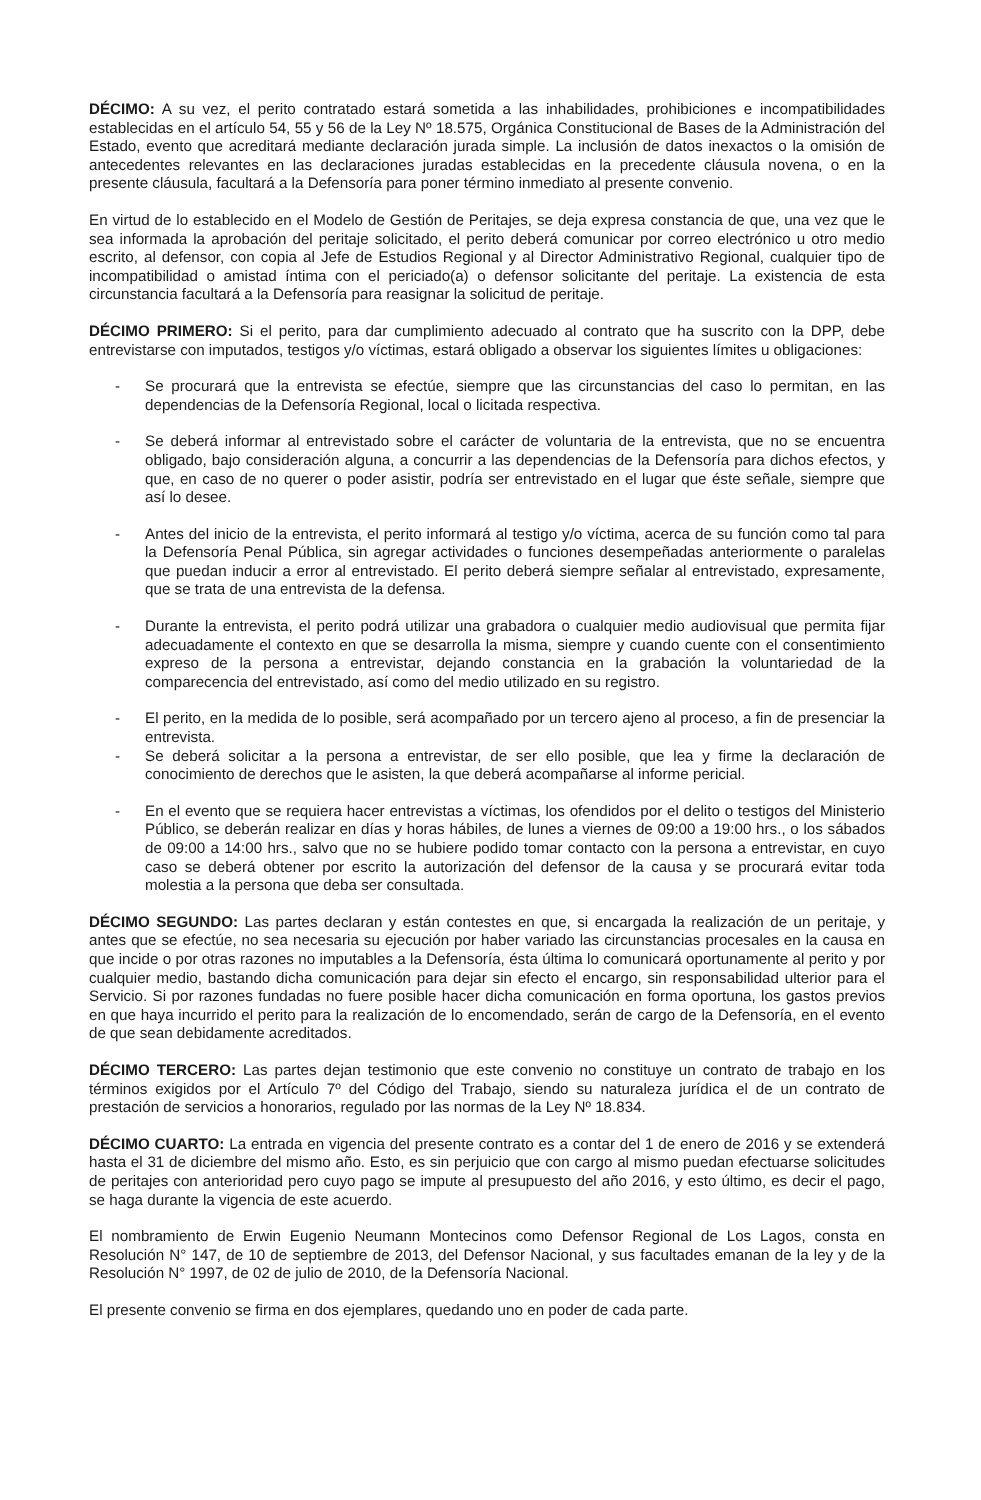DÉCIMO: A su vez, el perito contratado estará sometida a las inhabilidades, prohibiciones e incompatibilidades establecidas en el artículo 54, 55 y 56 de la Ley Nº 18.575, Orgánica Constitucional de Bases de la Administración del Estado, evento que acreditará mediante declaración jurada simple. La inclusión de datos inexactos o la omisión de antecedentes relevantes en las declaraciones juradas establecidas en la precedente cláusula novena, o en la presente cláusula, facultará a la Defensoría para poner término inmediato al presente convenio.
En virtud de lo establecido en el Modelo de Gestión de Peritajes, se deja expresa constancia de que, una vez que le sea informada la aprobación del peritaje solicitado, el perito deberá comunicar por correo electrónico u otro medio escrito, al defensor, con copia al Jefe de Estudios Regional y al Director Administrativo Regional, cualquier tipo de incompatibilidad o amistad íntima con el periciado(a) o defensor solicitante del peritaje. La existencia de esta circunstancia facultará a la Defensoría para reasignar la solicitud de peritaje.
DÉCIMO PRIMERO: Si el perito, para dar cumplimiento adecuado al contrato que ha suscrito con la DPP, debe entrevistarse con imputados, testigos y/o víctimas, estará obligado a observar los siguientes límites u obligaciones:
- Se procurará que la entrevista se efectúe, siempre que las circunstancias del caso lo permitan, en las dependencias de la Defensoría Regional, local o licitada respectiva.
- Se deberá informar al entrevistado sobre el carácter de voluntaria de la entrevista, que no se encuentra obligado, bajo consideración alguna, a concurrir a las dependencias de la Defensoría para dichos efectos, y que, en caso de no querer o poder asistir, podría ser entrevistado en el lugar que éste señale, siempre que así lo desee.
- Antes del inicio de la entrevista, el perito informará al testigo y/o víctima, acerca de su función como tal para la Defensoría Penal Pública, sin agregar actividades o funciones desempeñadas anteriormente o paralelas que puedan inducir a error al entrevistado. El perito deberá siempre señalar al entrevistado, expresamente, que se trata de una entrevista de la defensa.
- Durante la entrevista, el perito podrá utilizar una grabadora o cualquier medio audiovisual que permita fijar adecuadamente el contexto en que se desarrolla la misma, siempre y cuando cuente con el consentimiento expreso de la persona a entrevistar, dejando constancia en la grabación la voluntariedad de la comparecencia del entrevistado, así como del medio utilizado en su registro.
- El perito, en la medida de lo posible, será acompañado por un tercero ajeno al proceso, a fin de presenciar la entrevista.
- Se deberá solicitar a la persona a entrevistar, de ser ello posible, que lea y firme la declaración de conocimiento de derechos que le asisten, la que deberá acompañarse al informe pericial.
- En el evento que se requiera hacer entrevistas a víctimas, los ofendidos por el delito o testigos del Ministerio Público, se deberán realizar en días y horas hábiles, de lunes a viernes de 09:00 a 19:00 hrs., o los sábados de 09:00 a 14:00 hrs., salvo que no se hubiere podido tomar contacto con la persona a entrevistar, en cuyo caso se deberá obtener por escrito la autorización del defensor de la causa y se procurará evitar toda molestia a la persona que deba ser consultada.
DÉCIMO SEGUNDO: Las partes declaran y están contestes en que, si encargada la realización de un peritaje, y antes que se efectúe, no sea necesaria su ejecución por haber variado las circunstancias procesales en la causa en que incide o por otras razones no imputables a la Defensoría, ésta última lo comunicará oportunamente al perito y por cualquier medio, bastando dicha comunicación para dejar sin efecto el encargo, sin responsabilidad ulterior para el Servicio. Si por razones fundadas no fuere posible hacer dicha comunicación en forma oportuna, los gastos previos en que haya incurrido el perito para la realización de lo encomendado, serán de cargo de la Defensoría, en el evento de que sean debidamente acreditados.
DÉCIMO TERCERO: Las partes dejan testimonio que este convenio no constituye un contrato de trabajo en los términos exigidos por el Artículo 7º del Código del Trabajo, siendo su naturaleza jurídica el de un contrato de prestación de servicios a honorarios, regulado por las normas de la Ley Nº 18.834.
DÉCIMO CUARTO: La entrada en vigencia del presente contrato es a contar del 1 de enero de 2016 y se extenderá hasta el 31 de diciembre del mismo año. Esto, es sin perjuicio que con cargo al mismo puedan efectuarse solicitudes de peritajes con anterioridad pero cuyo pago se impute al presupuesto del año 2016, y esto último, es decir el pago, se haga durante la vigencia de este acuerdo.
El nombramiento de Erwin Eugenio Neumann Montecinos como Defensor Regional de Los Lagos, consta en Resolución N° 147, de 10 de septiembre de 2013, del Defensor Nacional, y sus facultades emanan de la ley y de la Resolución N° 1997, de 02 de julio de 2010, de la Defensoría Nacional.
El presente convenio se firma en dos ejemplares, quedando uno en poder de cada parte.